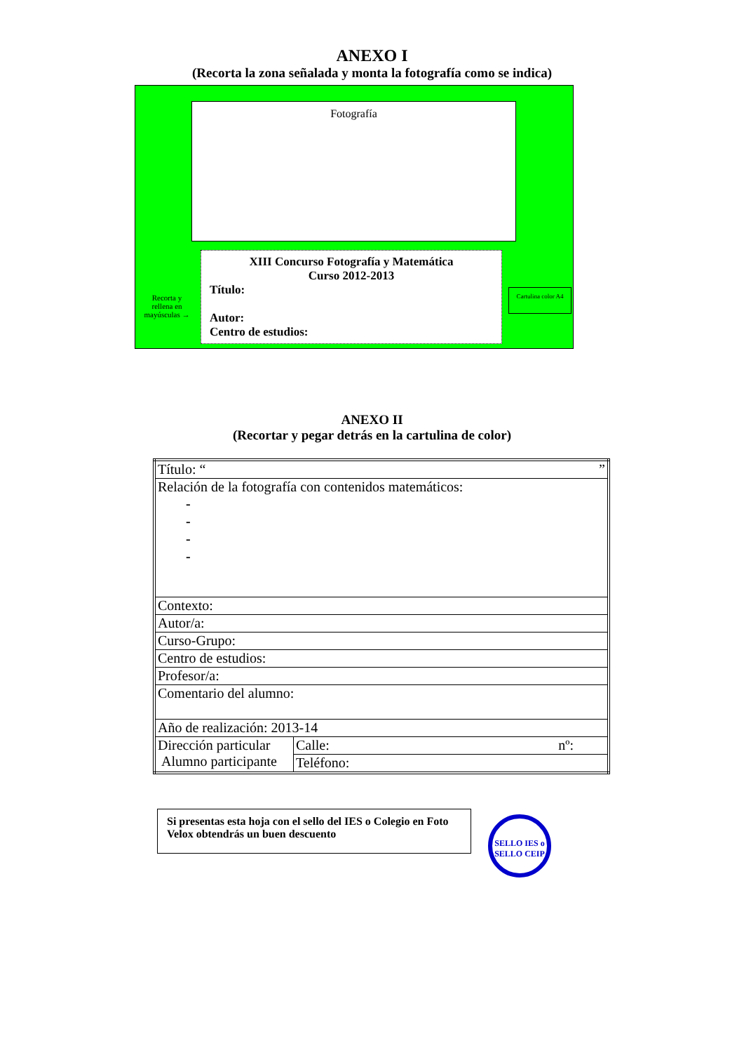ANEXO I
(Recorta la zona señalada y monta la fotografía como se indica)
Fotografía
Recorta y rellena en mayúsculas →
XIII Concurso Fotografía y Matemática
Curso 2012-2013
Título:
Autor:
Centro de estudios:
Cartulina color A4
ANEXO II
(Recortar y pegar detrás en la cartulina de color)
| Título: “ ” | |
| Relación de la fotografía con contenidos matemáticos: - - - - | |
| Contexto: | |
| Autor/a: | |
| Curso-Grupo: | |
| Centro de estudios: | |
| Profesor/a: | |
| Comentario del alumno: | |
| Año de realización: 2013-14 | |
| Dirección particular Alumno participante | Calle: nº: |
| | Teléfono: |
Si presentas esta hoja con el sello del IES o Colegio en Foto Velox obtendrás un buen descuento
SELLO IES o SELLO CEIP